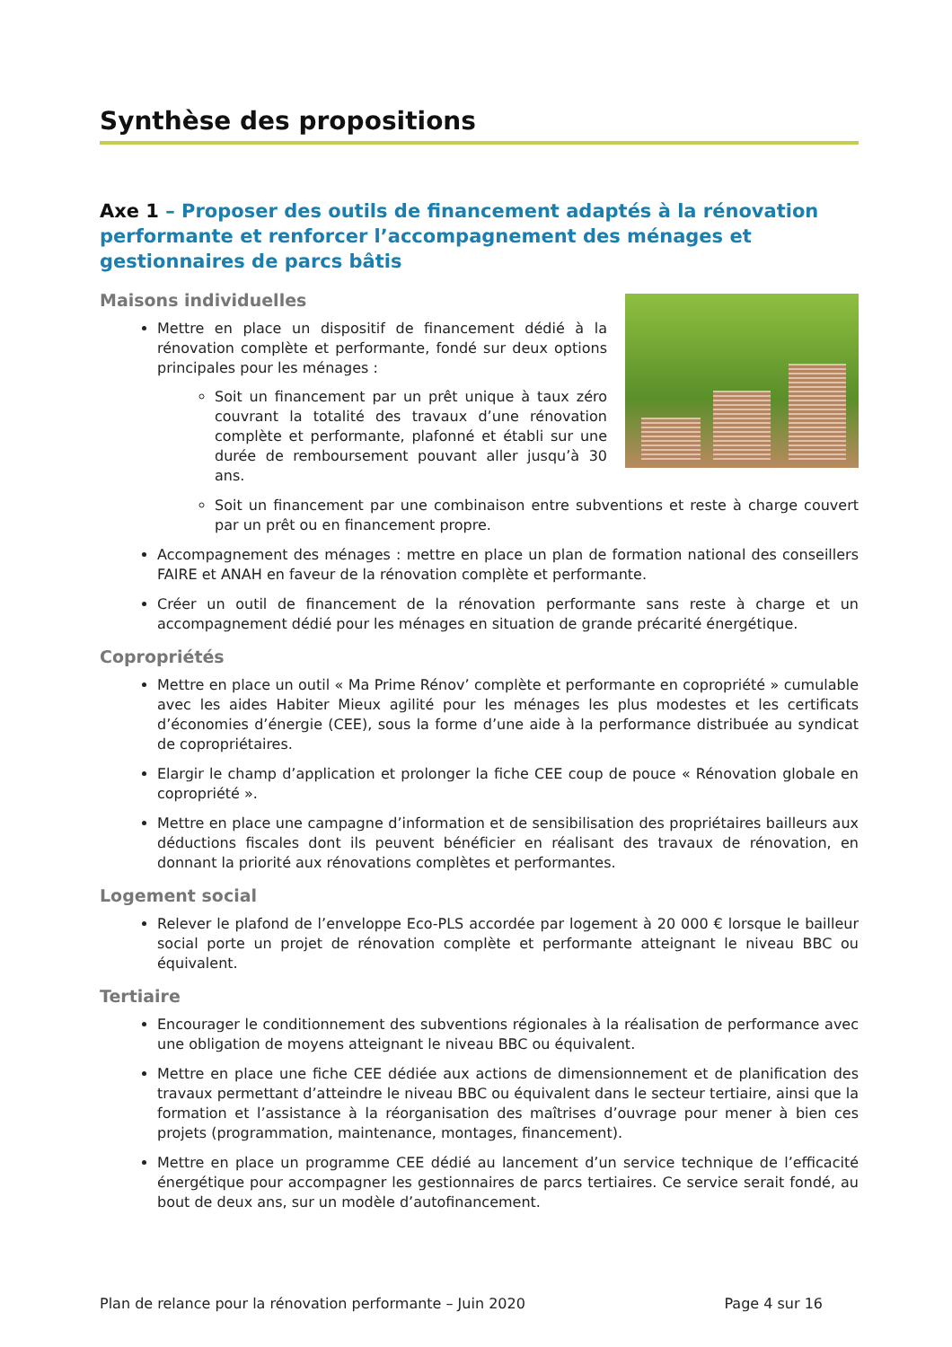Synthèse des propositions
Axe 1 – Proposer des outils de financement adaptés à la rénovation performante et renforcer l’accompagnement des ménages et gestionnaires de parcs bâtis
Maisons individuelles
Mettre en place un dispositif de financement dédié à la rénovation complète et performante, fondé sur deux options principales pour les ménages :
Soit un financement par un prêt unique à taux zéro couvrant la totalité des travaux d’une rénovation complète et performante, plafonné et établi sur une durée de remboursement pouvant aller jusqu’à 30 ans.
Soit un financement par une combinaison entre subventions et reste à charge couvert par un prêt ou en financement propre.
Accompagnement des ménages : mettre en place un plan de formation national des conseillers FAIRE et ANAH en faveur de la rénovation complète et performante.
Créer un outil de financement de la rénovation performante sans reste à charge et un accompagnement dédié pour les ménages en situation de grande précarité énergétique.
Copropriétés
Mettre en place un outil « Ma Prime Rénov’ complète et performante en copropriété » cumulable avec les aides Habiter Mieux agilité pour les ménages les plus modestes et les certificats d’économies d’énergie (CEE), sous la forme d’une aide à la performance distribuée au syndicat de copropriétaires.
Elargir le champ d’application et prolonger la fiche CEE coup de pouce « Rénovation globale en copropriété ».
Mettre en place une campagne d’information et de sensibilisation des propriétaires bailleurs aux déductions fiscales dont ils peuvent bénéficier en réalisant des travaux de rénovation, en donnant la priorité aux rénovations complètes et performantes.
Logement social
Relever le plafond de l’enveloppe Eco-PLS accordée par logement à 20 000 € lorsque le bailleur social porte un projet de rénovation complète et performante atteignant le niveau BBC ou équivalent.
Tertiaire
Encourager le conditionnement des subventions régionales à la réalisation de performance avec une obligation de moyens atteignant le niveau BBC ou équivalent.
Mettre en place une fiche CEE dédiée aux actions de dimensionnement et de planification des travaux permettant d’atteindre le niveau BBC ou équivalent dans le secteur tertiaire, ainsi que la formation et l’assistance à la réorganisation des maîtrises d’ouvrage pour mener à bien ces projets (programmation, maintenance, montages, financement).
Mettre en place un programme CEE dédié au lancement d’un service technique de l’efficacité énergétique pour accompagner les gestionnaires de parcs tertiaires. Ce service serait fondé, au bout de deux ans, sur un modèle d’autofinancement.
Plan de relance pour la rénovation performante – Juin 2020 Page 4 sur 16